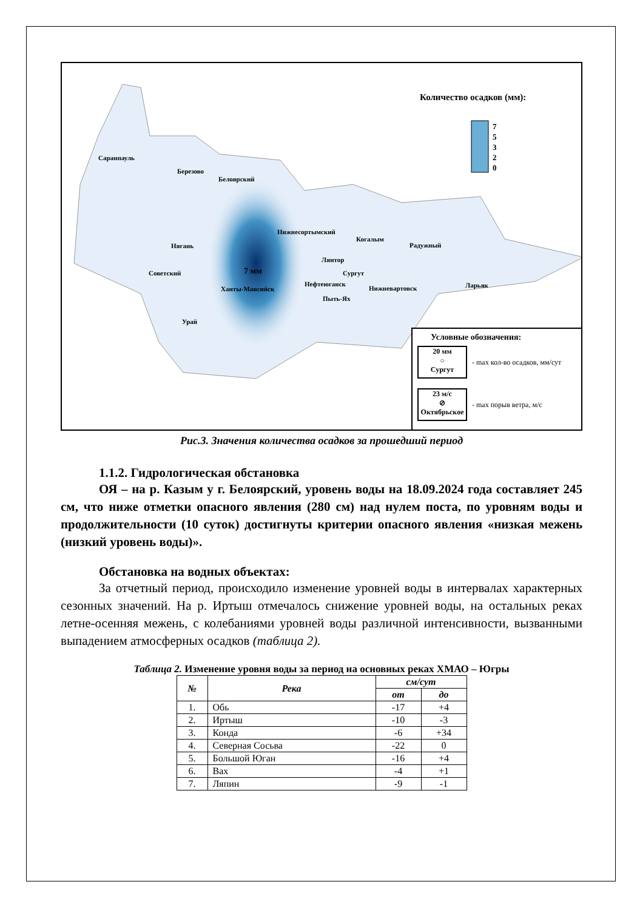Количество осадков (мм):
7
5
3
2
0
Саранпауль
Березово
Белоярский
Нижнесортымский
Когалым
Радужный
Нягань
Лянтор
Советский 7 мм Сургут
Нефтеюганск
Ханты-Мансийск Нижневартовск Ларьяк
Пыть-Ях
Урай
Условные обозначения:
20 мм
○
Сургут
- max кол-во осадков, мм/сут
23 м/с
⊘
Октябрьское
- max порыв ветра, м/с
Рис.3. Значения количества осадков за прошедший период
1.1.2. Гидрологическая обстановка
ОЯ – на р. Казым у г. Белоярский, уровень воды на 18.09.2024 года составляет 245 см, что ниже отметки опасного явления (280 см) над нулем поста, по уровням воды и продолжительности (10 суток) достигнуты критерии опасного явления «низкая межень (низкий уровень воды)».
Обстановка на водных объектах:
За отчетный период, происходило изменение уровней воды в интервалах характерных сезонных значений. На р. Иртыш отмечалось снижение уровней воды, на остальных реках летне-осенняя межень, с колебаниями уровней воды различной интенсивности, вызванными выпадением атмосферных осадков (таблица 2).
Таблица 2. Изменение уровня воды за период на основных реках ХМАО – Югры
| № | Река | см/сут | |
| --- | --- | --- | --- |
| | | от | до |
| 1. | Обь | -17 | +4 |
| 2. | Иртыш | -10 | -3 |
| 3. | Конда | -6 | +34 |
| 4. | Северная Сосьва | -22 | 0 |
| 5. | Большой Юган | -16 | +4 |
| 6. | Вах | -4 | +1 |
| 7. | Ляпин | -9 | -1 |